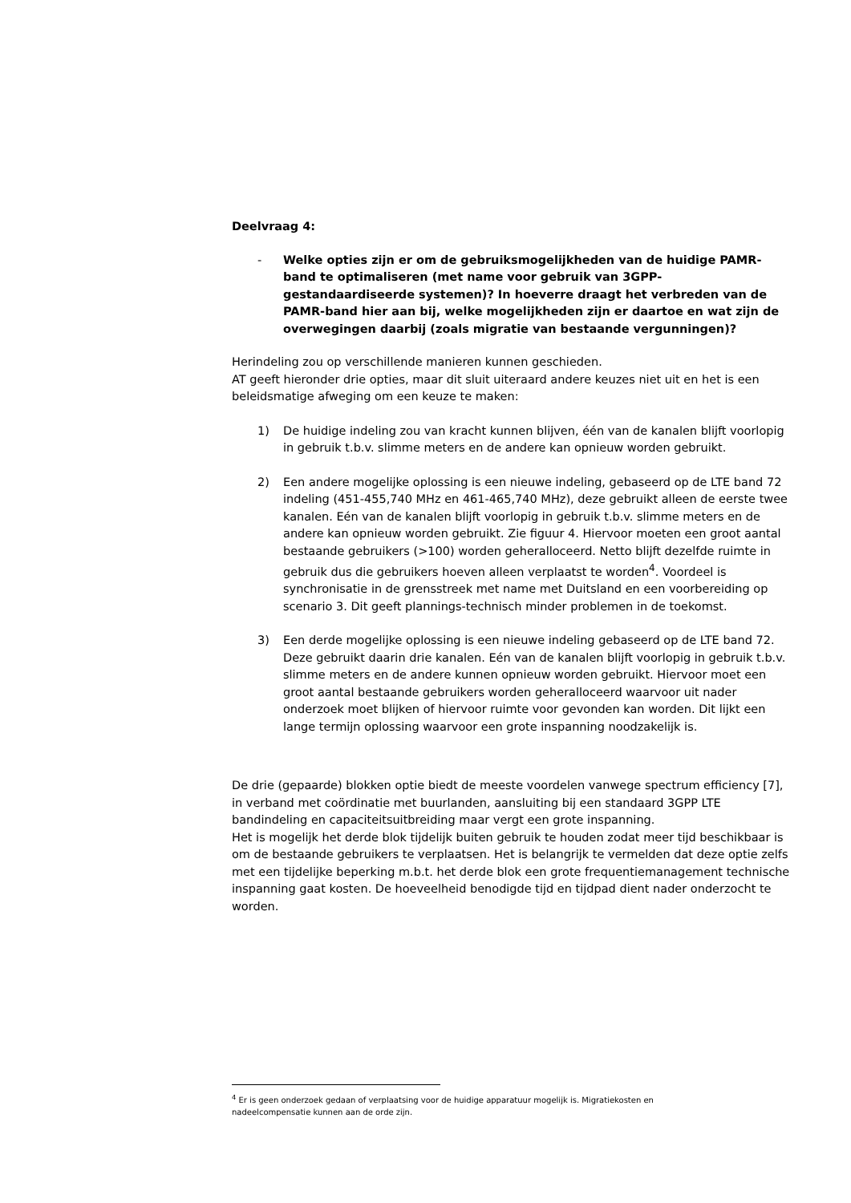Deelvraag 4:
- Welke opties zijn er om de gebruiksmogelijkheden van de huidige PAMR-band te optimaliseren (met name voor gebruik van 3GPP-gestandaardiseerde systemen)? In hoeverre draagt het verbreden van de PAMR-band hier aan bij, welke mogelijkheden zijn er daartoe en wat zijn de overwegingen daarbij (zoals migratie van bestaande vergunningen)?
Herindeling zou op verschillende manieren kunnen geschieden.
AT geeft hieronder drie opties, maar dit sluit uiteraard andere keuzes niet uit en het is een beleidsmatige afweging om een keuze te maken:
1) De huidige indeling zou van kracht kunnen blijven, één van de kanalen blijft voorlopig in gebruik t.b.v. slimme meters en de andere kan opnieuw worden gebruikt.
2) Een andere mogelijke oplossing is een nieuwe indeling, gebaseerd op de LTE band 72 indeling (451-455,740 MHz en 461-465,740 MHz), deze gebruikt alleen de eerste twee kanalen. Eén van de kanalen blijft voorlopig in gebruik t.b.v. slimme meters en de andere kan opnieuw worden gebruikt. Zie figuur 4. Hiervoor moeten een groot aantal bestaande gebruikers (>100) worden geheralloceerd. Netto blijft dezelfde ruimte in gebruik dus die gebruikers hoeven alleen verplaatst te worden<sup>4</sup>. Voordeel is synchronisatie in de grensstreek met name met Duitsland en een voorbereiding op scenario 3. Dit geeft plannings-technisch minder problemen in de toekomst.
3) Een derde mogelijke oplossing is een nieuwe indeling gebaseerd op de LTE band 72. Deze gebruikt daarin drie kanalen. Eén van de kanalen blijft voorlopig in gebruik t.b.v. slimme meters en de andere kunnen opnieuw worden gebruikt. Hiervoor moet een groot aantal bestaande gebruikers worden geheralloceerd waarvoor uit nader onderzoek moet blijken of hiervoor ruimte voor gevonden kan worden. Dit lijkt een lange termijn oplossing waarvoor een grote inspanning noodzakelijk is.
De drie (gepaarde) blokken optie biedt de meeste voordelen vanwege spectrum efficiency [7], in verband met coördinatie met buurlanden, aansluiting bij een standaard 3GPP LTE bandindeling en capaciteitsuitbreiding maar vergt een grote inspanning.
Het is mogelijk het derde blok tijdelijk buiten gebruik te houden zodat meer tijd beschikbaar is om de bestaande gebruikers te verplaatsen. Het is belangrijk te vermelden dat deze optie zelfs met een tijdelijke beperking m.b.t. het derde blok een grote frequentiemanagement technische inspanning gaat kosten. De hoeveelheid benodigde tijd en tijdpad dient nader onderzocht te worden.
<sup>4</sup> Er is geen onderzoek gedaan of verplaatsing voor de huidige apparatuur mogelijk is. Migratiekosten en nadeelcompensatie kunnen aan de orde zijn.